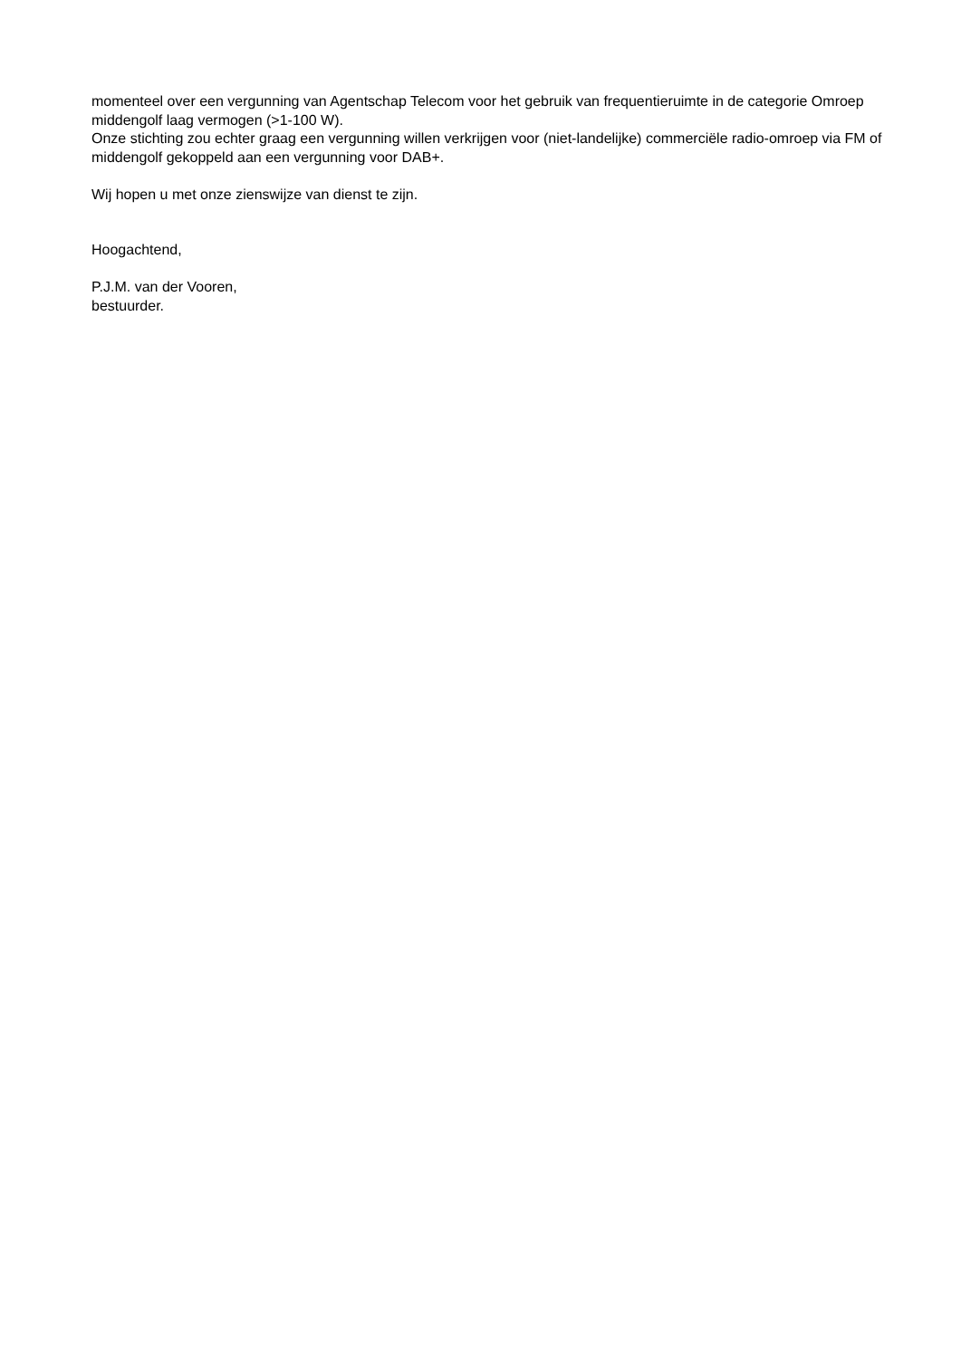momenteel over een vergunning van Agentschap Telecom voor het gebruik van frequentieruimte in de categorie Omroep middengolf laag vermogen (>1-100 W).
Onze stichting zou echter graag een vergunning willen verkrijgen voor (niet-landelijke) commerciële radio-omroep via FM of middengolf gekoppeld aan een vergunning voor DAB+.
Wij hopen u met onze zienswijze van dienst te zijn.
Hoogachtend,
P.J.M. van der Vooren,
bestuurder.